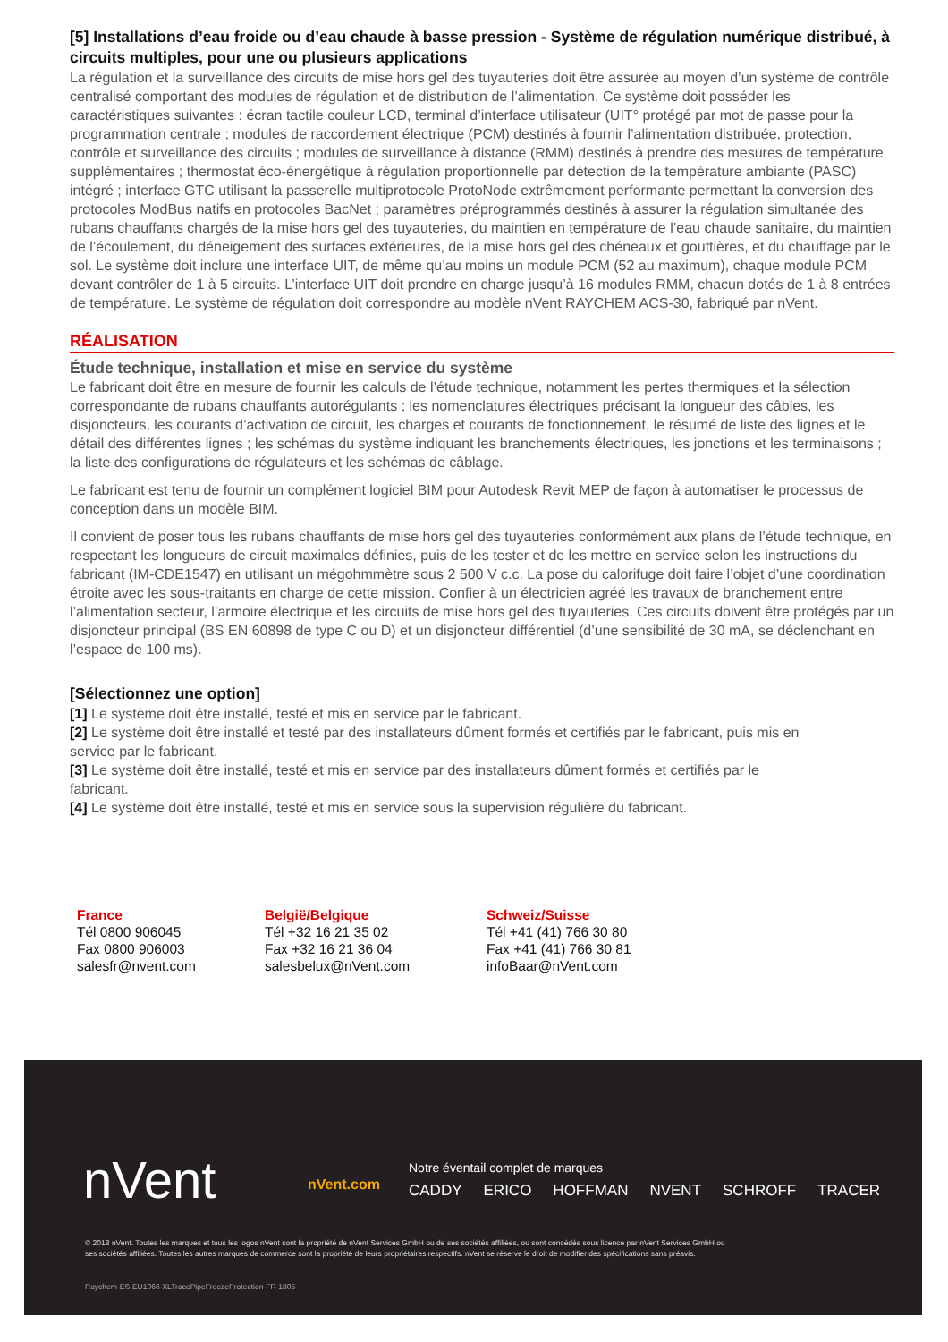[5] Installations d’eau froide ou d’eau chaude à basse pression - Système de régulation numérique distribué, à circuits multiples, pour une ou plusieurs applications
La régulation et la surveillance des circuits de mise hors gel des tuyauteries doit être assurée au moyen d’un système de contrôle centralisé comportant des modules de régulation et de distribution de l’alimentation. Ce système doit posséder les caractéristiques suivantes : écran tactile couleur LCD, terminal d’interface utilisateur (UIT° protégé par mot de passe pour la programmation centrale ; modules de raccordement électrique (PCM) destinés à fournir l’alimentation distribuée, protection, contrôle et surveillance des circuits ; modules de surveillance à distance (RMM) destinés à prendre des mesures de température supplémentaires ; thermostat éco-énergétique à régulation proportionnelle par détection de la température ambiante (PASC) intégré ; interface GTC utilisant la passerelle multiprotocole ProtoNode extrêmement performante permettant la conversion des protocoles ModBus natifs en protocoles BacNet ; paramètres préprogrammés destinés à assurer la régulation simultanée des rubans chauffants chargés de la mise hors gel des tuyauteries, du maintien en température de l’eau chaude sanitaire, du maintien de l’écoulement, du déneigement des surfaces extérieures, de la mise hors gel des chéneaux et gouttières, et du chauffage par le sol. Le système doit inclure une interface UIT, de même qu’au moins un module PCM (52 au maximum), chaque module PCM devant contrôler de 1 à 5 circuits. L’interface UIT doit prendre en charge jusqu’à 16 modules RMM, chacun dotés de 1 à 8 entrées de température. Le système de régulation doit correspondre au modèle nVent RAYCHEM ACS-30, fabriqué par nVent.
RÉALISATION
Étude technique, installation et mise en service du système
Le fabricant doit être en mesure de fournir les calculs de l’étude technique, notamment les pertes thermiques et la sélection correspondante de rubans chauffants autorégulants ; les nomenclatures électriques précisant la longueur des câbles, les disjoncteurs, les courants d’activation de circuit, les charges et courants de fonctionnement, le résumé de liste des lignes et le détail des différentes lignes ; les schémas du système indiquant les branchements électriques, les jonctions et les terminaisons ; la liste des configurations de régulateurs et les schémas de câblage.
Le fabricant est tenu de fournir un complément logiciel BIM pour Autodesk Revit MEP de façon à automatiser le processus de conception dans un modèle BIM.
Il convient de poser tous les rubans chauffants de mise hors gel des tuyauteries conformément aux plans de l’étude technique, en respectant les longueurs de circuit maximales définies, puis de les tester et de les mettre en service selon les instructions du fabricant (IM-CDE1547) en utilisant un mégohmmètre sous 2 500 V c.c. La pose du calorifuge doit faire l’objet d’une coordination étroite avec les sous-traitants en charge de cette mission. Confier à un électricien agréé les travaux de branchement entre l’alimentation secteur, l’armoire électrique et les circuits de mise hors gel des tuyauteries. Ces circuits doivent être protégés par un disjoncteur principal (BS EN 60898 de type C ou D) et un disjoncteur différentiel (d’une sensibilité de 30 mA, se déclenchant en l’espace de 100 ms).
[Sélectionnez une option]
[1] Le système doit être installé, testé et mis en service par le fabricant.
[2] Le système doit être installé et testé par des installateurs dûment formés et certifiés par le fabricant, puis mis en service par le fabricant.
[3] Le système doit être installé, testé et mis en service par des installateurs dûment formés et certifiés par le fabricant.
[4] Le système doit être installé, testé et mis en service sous la supervision régulière du fabricant.
France
Tél 0800 906045
Fax 0800 906003
salesfr@nvent.com
België/Belgique
Tél +32 16 21 35 02
Fax +32 16 21 36 04
salesbelux@nVent.com
Schweiz/Suisse
Tél +41 (41) 766 30 80
Fax +41 (41) 766 30 81
infoBaar@nVent.com
nVent nVent.com
Notre éventail complet de marques
CADDY ERICO HOFFMAN NVENT SCHROFF TRACER
© 2018 nVent. Toutes les marques et tous les logos nVent sont la propriété de nVent Services GmbH ou de ses sociétés affiliées, ou sont concédés sous licence par nVent Services GmbH ou ses sociétés affiliées. Toutes les autres marques de commerce sont la propriété de leurs propriétaires respectifs. nVent se réserve le droit de modifier des spécifications sans préavis.
Raychem-ES-EU1066-XLTracePipeFreezeProtection-FR-1805